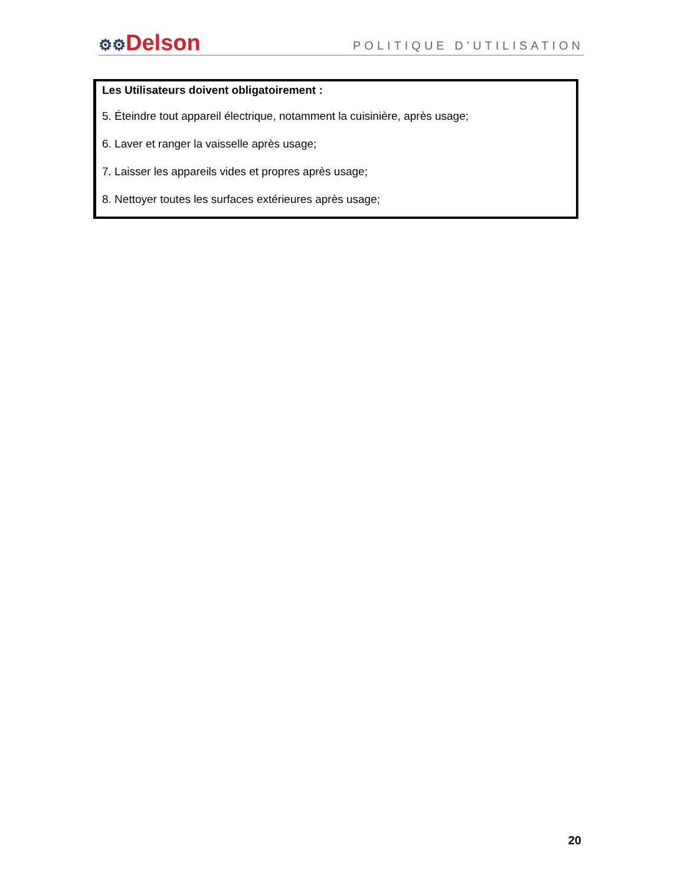⚙⚙Delson
POLITIQUE D’UTILISATION
Les Utilisateurs doivent obligatoirement :
5. Éteindre tout appareil électrique, notamment la cuisinière, après usage;
6. Laver et ranger la vaisselle après usage;
7. Laisser les appareils vides et propres après usage;
8. Nettoyer toutes les surfaces extérieures après usage;
20